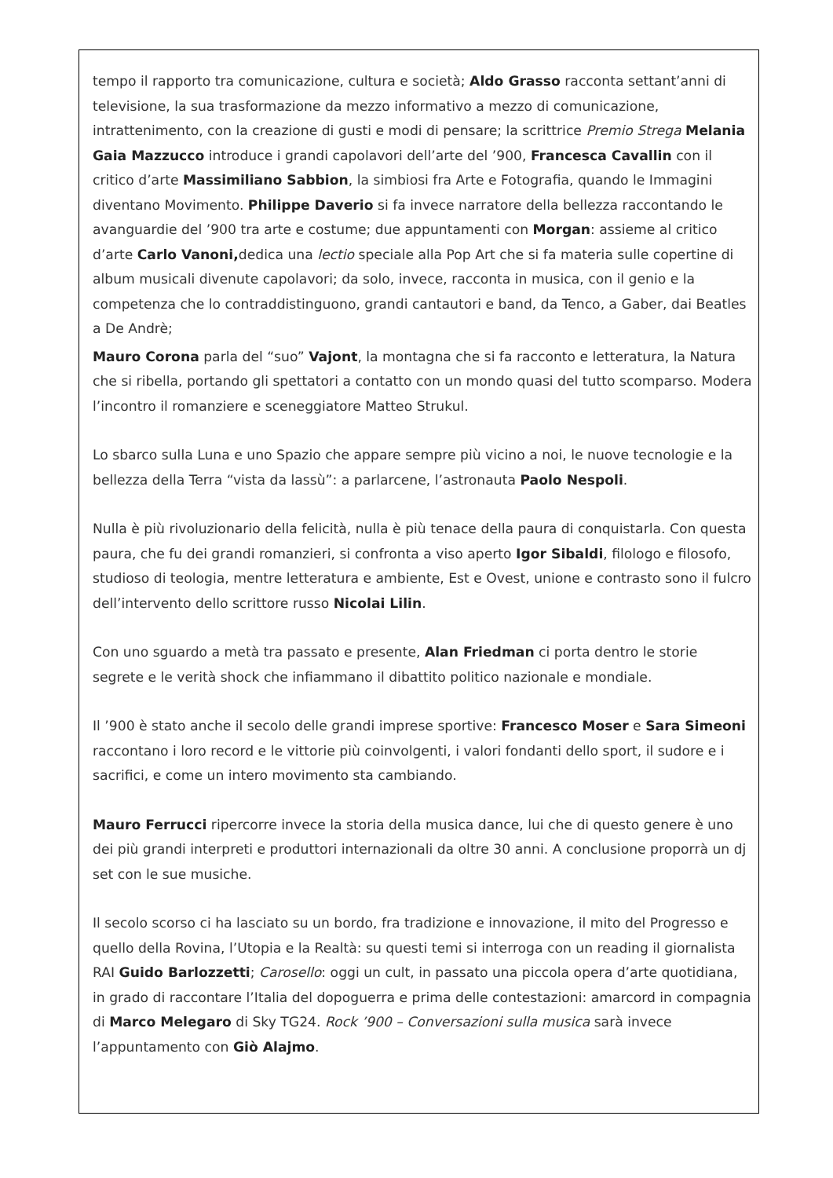tempo il rapporto tra comunicazione, cultura e società; Aldo Grasso racconta settant’anni di televisione, la sua trasformazione da mezzo informativo a mezzo di comunicazione, intrattenimento, con la creazione di gusti e modi di pensare; la scrittrice Premio Strega Melania Gaia Mazzucco introduce i grandi capolavori dell’arte del ’900, Francesca Cavallin con il critico d’arte Massimiliano Sabbion, la simbiosi fra Arte e Fotografia, quando le Immagini diventano Movimento. Philippe Daverio si fa invece narratore della bellezza raccontando le avanguardie del ’900 tra arte e costume; due appuntamenti con Morgan: assieme al critico d’arte Carlo Vanoni, dedica una lectio speciale alla Pop Art che si fa materia sulle copertine di album musicali divenute capolavori; da solo, invece, racconta in musica, con il genio e la competenza che lo contraddistinguono, grandi cantautori e band, da Tenco, a Gaber, dai Beatles a De Andrè;
Mauro Corona parla del “suo” Vajont, la montagna che si fa racconto e letteratura, la Natura che si ribella, portando gli spettatori a contatto con un mondo quasi del tutto scomparso. Modera l’incontro il romanziere e sceneggiatore Matteo Strukul.
Lo sbarco sulla Luna e uno Spazio che appare sempre più vicino a noi, le nuove tecnologie e la bellezza della Terra “vista da lassù”: a parlarcene, l’astronauta Paolo Nespoli.
Nulla è più rivoluzionario della felicità, nulla è più tenace della paura di conquistarla. Con questa paura, che fu dei grandi romanzieri, si confronta a viso aperto Igor Sibaldi, filologo e filosofo, studioso di teologia, mentre letteratura e ambiente, Est e Ovest, unione e contrasto sono il fulcro dell’intervento dello scrittore russo Nicolai Lilin.
Con uno sguardo a metà tra passato e presente, Alan Friedman ci porta dentro le storie segrete e le verità shock che infiammano il dibattito politico nazionale e mondiale.
Il ’900 è stato anche il secolo delle grandi imprese sportive: Francesco Moser e Sara Simeoni raccontano i loro record e le vittorie più coinvolgenti, i valori fondanti dello sport, il sudore e i sacrifici, e come un intero movimento sta cambiando.
Mauro Ferrucci ripercorre invece la storia della musica dance, lui che di questo genere è uno dei più grandi interpreti e produttori internazionali da oltre 30 anni. A conclusione proporrà un dj set con le sue musiche.
Il secolo scorso ci ha lasciato su un bordo, fra tradizione e innovazione, il mito del Progresso e quello della Rovina, l’Utopia e la Realtà: su questi temi si interroga con un reading il giornalista RAI Guido Barlozzetti; Carosello: oggi un cult, in passato una piccola opera d’arte quotidiana, in grado di raccontare l’Italia del dopoguerra e prima delle contestazioni: amarcord in compagnia di Marco Melegaro di Sky TG24. Rock ’900 – Conversazioni sulla musica sarà invece l’appuntamento con Giò Alajmo.